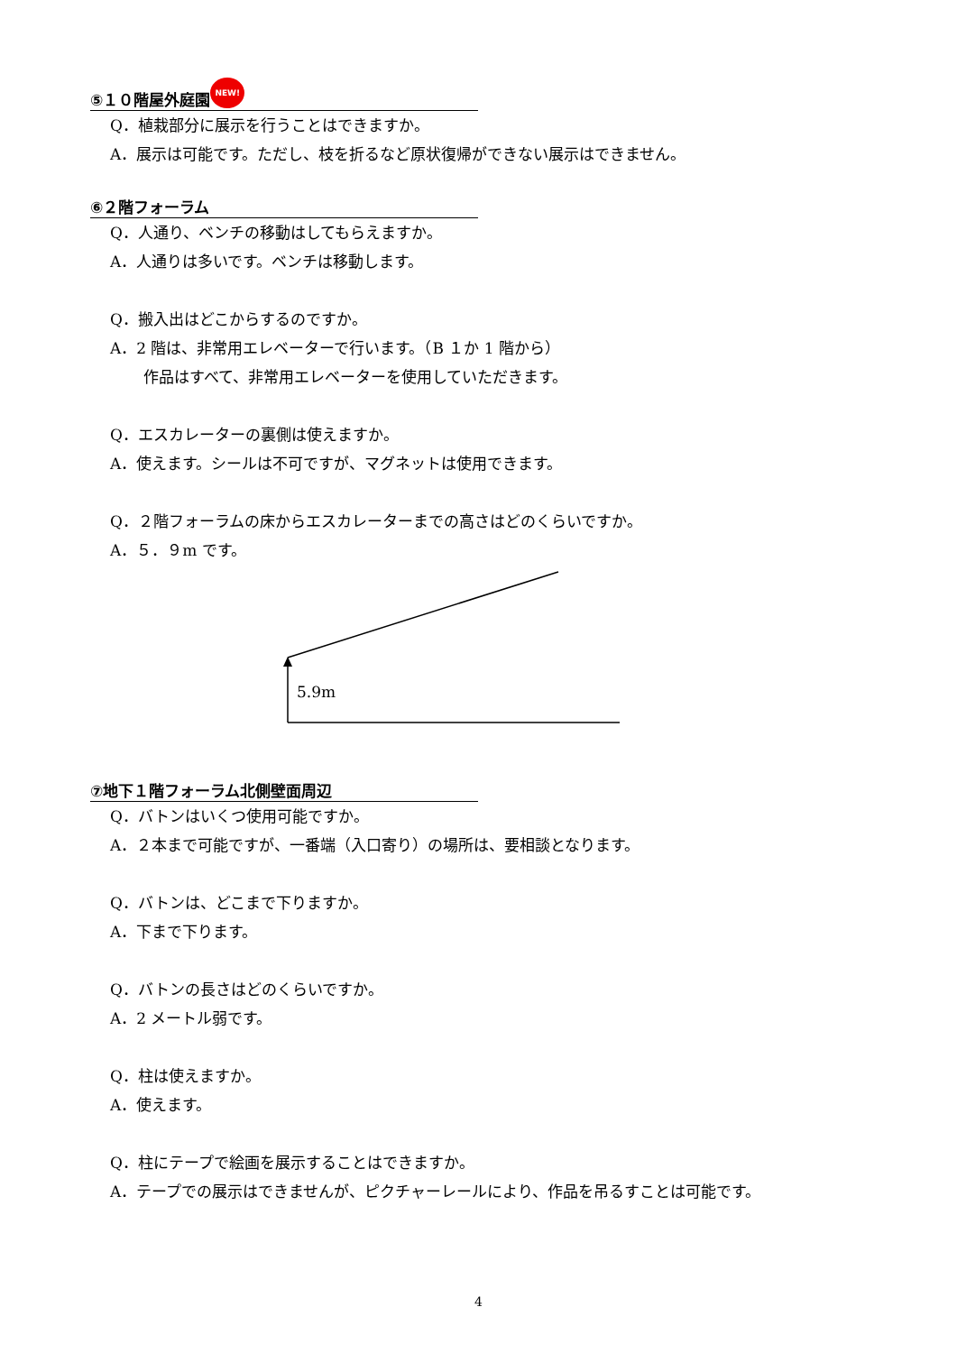⑤１０階屋外庭園 NEW!
Q．植栽部分に展示を行うことはできますか。
A．展示は可能です。ただし、枝を折るなど原状復帰ができない展示はできません。
⑥２階フォーラム
Q．人通り、ベンチの移動はしてもらえますか。
A．人通りは多いです。ベンチは移動します。
Q．搬入出はどこからするのですか。
A．2 階は、非常用エレベーターで行います。（B １か 1 階から）
作品はすべて、非常用エレベーターを使用していただきます。
Q．エスカレーターの裏側は使えますか。
A．使えます。シールは不可ですが、マグネットは使用できます。
Q．２階フォーラムの床からエスカレーターまでの高さはどのくらいですか。
A．５．９m です。
5.9m
⑦地下１階フォーラム北側壁面周辺
Q．バトンはいくつ使用可能ですか。
A．２本まで可能ですが、一番端（入口寄り）の場所は、要相談となります。
Q．バトンは、どこまで下りますか。
A．下まで下ります。
Q．バトンの長さはどのくらいですか。
A．2 メートル弱です。
Q．柱は使えますか。
A．使えます。
Q．柱にテープで絵画を展示することはできますか。
A．テープでの展示はできませんが、ピクチャーレールにより、作品を吊るすことは可能です。
4